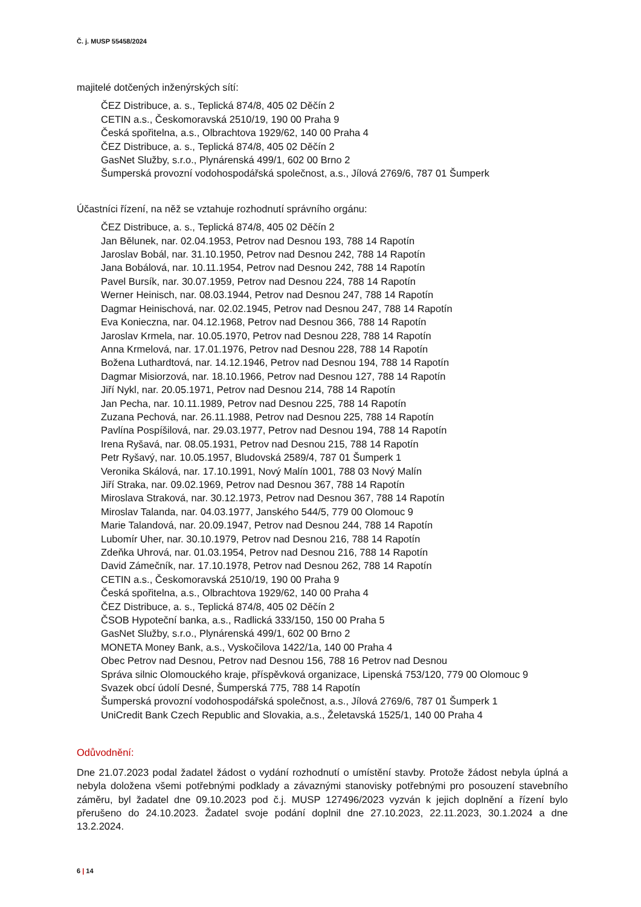Č. j. MUSP 55458/2024
majitelé dotčených inženýrských sítí:
ČEZ Distribuce, a. s., Teplická 874/8, 405 02 Děčín 2
CETIN a.s., Českomoravská 2510/19, 190 00 Praha 9
Česká spořitelna, a.s., Olbrachtova 1929/62, 140 00 Praha 4
ČEZ Distribuce, a. s., Teplická 874/8, 405 02 Děčín 2
GasNet Služby, s.r.o., Plynárenská 499/1, 602 00 Brno 2
Šumperská provozní vodohospodářská společnost, a.s., Jílová 2769/6, 787 01 Šumperk
Účastníci řízení, na něž se vztahuje rozhodnutí správního orgánu:
ČEZ Distribuce, a. s., Teplická 874/8, 405 02 Děčín 2
Jan Bělunek, nar. 02.04.1953, Petrov nad Desnou 193, 788 14 Rapotín
Jaroslav Bobál, nar. 31.10.1950, Petrov nad Desnou 242, 788 14 Rapotín
Jana Bobálová, nar. 10.11.1954, Petrov nad Desnou 242, 788 14 Rapotín
Pavel Bursík, nar. 30.07.1959, Petrov nad Desnou 224, 788 14 Rapotín
Werner Heinisch, nar. 08.03.1944, Petrov nad Desnou 247, 788 14 Rapotín
Dagmar Heinischová, nar. 02.02.1945, Petrov nad Desnou 247, 788 14 Rapotín
Eva Konieczna, nar. 04.12.1968, Petrov nad Desnou 366, 788 14 Rapotín
Jaroslav Krmela, nar. 10.05.1970, Petrov nad Desnou 228, 788 14 Rapotín
Anna Krmelová, nar. 17.01.1976, Petrov nad Desnou 228, 788 14 Rapotín
Božena Luthardtová, nar. 14.12.1946, Petrov nad Desnou 194, 788 14 Rapotín
Dagmar Misiorzová, nar. 18.10.1966, Petrov nad Desnou 127, 788 14 Rapotín
Jiří Nykl, nar. 20.05.1971, Petrov nad Desnou 214, 788 14 Rapotín
Jan Pecha, nar. 10.11.1989, Petrov nad Desnou 225, 788 14 Rapotín
Zuzana Pechová, nar. 26.11.1988, Petrov nad Desnou 225, 788 14 Rapotín
Pavlína Pospíšilová, nar. 29.03.1977, Petrov nad Desnou 194, 788 14 Rapotín
Irena Ryšavá, nar. 08.05.1931, Petrov nad Desnou 215, 788 14 Rapotín
Petr Ryšavý, nar. 10.05.1957, Bludovská 2589/4, 787 01 Šumperk 1
Veronika Skálová, nar. 17.10.1991, Nový Malín 1001, 788 03 Nový Malín
Jiří Straka, nar. 09.02.1969, Petrov nad Desnou 367, 788 14 Rapotín
Miroslava Straková, nar. 30.12.1973, Petrov nad Desnou 367, 788 14 Rapotín
Miroslav Talanda, nar. 04.03.1977, Janského 544/5, 779 00 Olomouc 9
Marie Talandová, nar. 20.09.1947, Petrov nad Desnou 244, 788 14 Rapotín
Lubomír Uher, nar. 30.10.1979, Petrov nad Desnou 216, 788 14 Rapotín
Zdeňka Uhrová, nar. 01.03.1954, Petrov nad Desnou 216, 788 14 Rapotín
David Zámečník, nar. 17.10.1978, Petrov nad Desnou 262, 788 14 Rapotín
CETIN a.s., Českomoravská 2510/19, 190 00 Praha 9
Česká spořitelna, a.s., Olbrachtova 1929/62, 140 00 Praha 4
ČEZ Distribuce, a. s., Teplická 874/8, 405 02 Děčín 2
ČSOB Hypoteční banka, a.s., Radlická 333/150, 150 00 Praha 5
GasNet Služby, s.r.o., Plynárenská 499/1, 602 00 Brno 2
MONETA Money Bank, a.s., Vyskočilova 1422/1a, 140 00 Praha 4
Obec Petrov nad Desnou, Petrov nad Desnou 156, 788 16 Petrov nad Desnou
Správa silnic Olomouckého kraje, příspěvková organizace, Lipenská 753/120, 779 00 Olomouc 9
Svazek obcí údolí Desné, Šumperská 775, 788 14 Rapotín
Šumperská provozní vodohospodářská společnost, a.s., Jílová 2769/6, 787 01 Šumperk 1
UniCredit Bank Czech Republic and Slovakia, a.s., Želetavská 1525/1, 140 00 Praha 4
Odůvodnění:
Dne 21.07.2023 podal žadatel žádost o vydání rozhodnutí o umístění stavby. Protože žádost nebyla úplná a nebyla doložena všemi potřebnými podklady a závaznými stanovisky potřebnými pro posouzení stavebního záměru, byl žadatel dne 09.10.2023 pod č.j. MUSP 127496/2023 vyzván k jejich doplnění a řízení bylo přerušeno do 24.10.2023. Žadatel svoje podání doplnil dne 27.10.2023, 22.11.2023, 30.1.2024 a dne 13.2.2024.
6 | 14